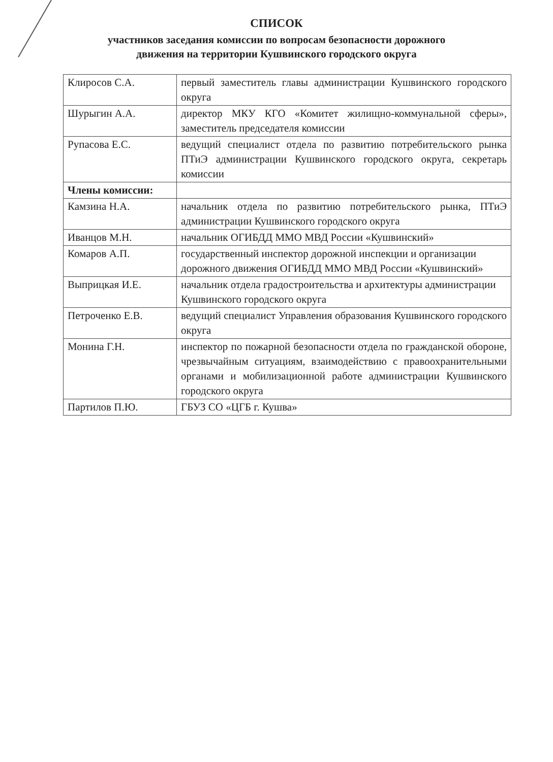СПИСОК
участников заседания комиссии по вопросам безопасности дорожного
движения на территории Кушвинского городского округа
| Клиросов С.А. | первый заместитель главы администрации Кушвинского городского округа |
| Шурыгин А.А. | директор МКУ КГО «Комитет жилищно-коммунальной сферы», заместитель председателя комиссии |
| Рупасова Е.С. | ведущий специалист отдела по развитию потребительского рынка ПТиЭ администрации Кушвинского городского округа, секретарь комиссии |
| Члены комиссии: | |
| Камзина Н.А. | начальник отдела по развитию потребительского рынка, ПТиЭ администрации Кушвинского городского округа |
| Иванцов М.Н. | начальник ОГИБДД ММО МВД России «Кушвинский» |
| Комаров А.П. | государственный инспектор дорожной инспекции и организации дорожного движения ОГИБДД ММО МВД России «Кушвинский» |
| Выприцкая И.Е. | начальник отдела градостроительства и архитектуры администрации Кушвинского городского округа |
| Петроченко Е.В. | ведущий специалист Управления образования Кушвинского городского округа |
| Монина Г.Н. | инспектор по пожарной безопасности отдела по гражданской обороне, чрезвычайным ситуациям, взаимодействию с правоохранительными органами и мобилизационной работе администрации Кушвинского городского округа |
| Партилов П.Ю. | ГБУЗ СО «ЦГБ г. Кушва» |